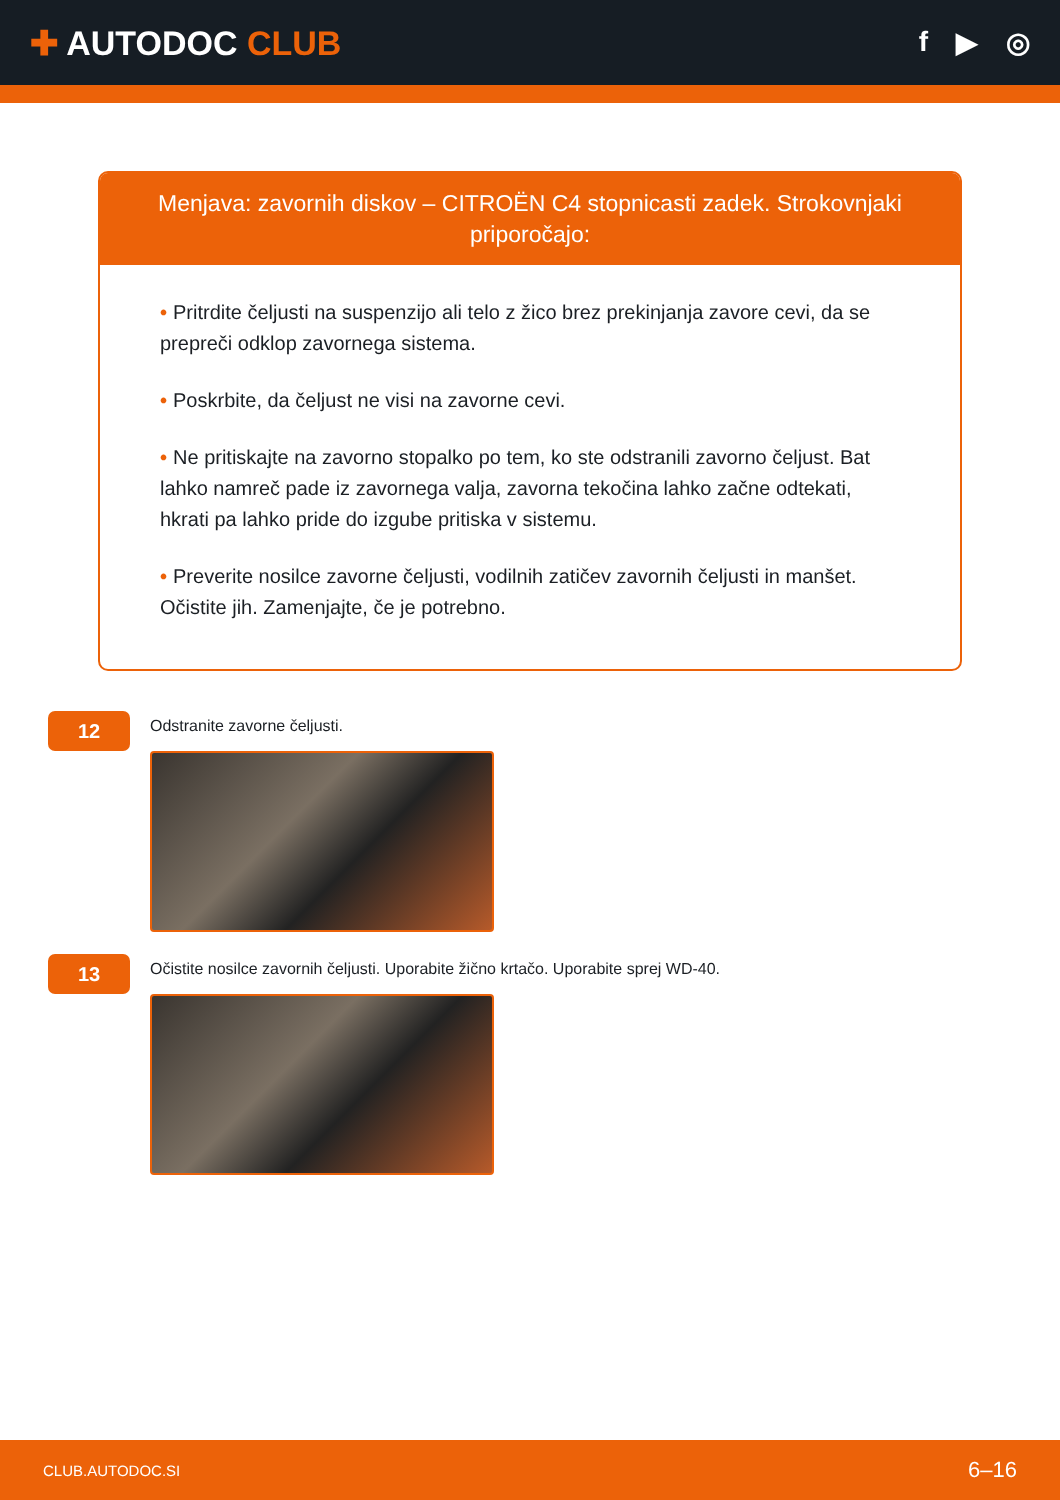✚ AUTODOC CLUB
f ▶ ◎
Menjava: zavornih diskov – CITROËN C4 stopnicasti zadek. Strokovnjaki priporočajo:
• Pritrdite čeljusti na suspenzijo ali telo z žico brez prekinjanja zavore cevi, da se prepreči odklop zavornega sistema.
• Poskrbite, da čeljust ne visi na zavorne cevi.
• Ne pritiskajte na zavorno stopalko po tem, ko ste odstranili zavorno čeljust. Bat lahko namreč pade iz zavornega valja, zavorna tekočina lahko začne odtekati, hkrati pa lahko pride do izgube pritiska v sistemu.
• Preverite nosilce zavorne čeljusti, vodilnih zatičev zavornih čeljusti in manšet. Očistite jih. Zamenjajte, če je potrebno.
12
Odstranite zavorne čeljusti.
13
Očistite nosilce zavornih čeljusti. Uporabite žično krtačo. Uporabite sprej WD-40.
CLUB.AUTODOC.SI 6–16